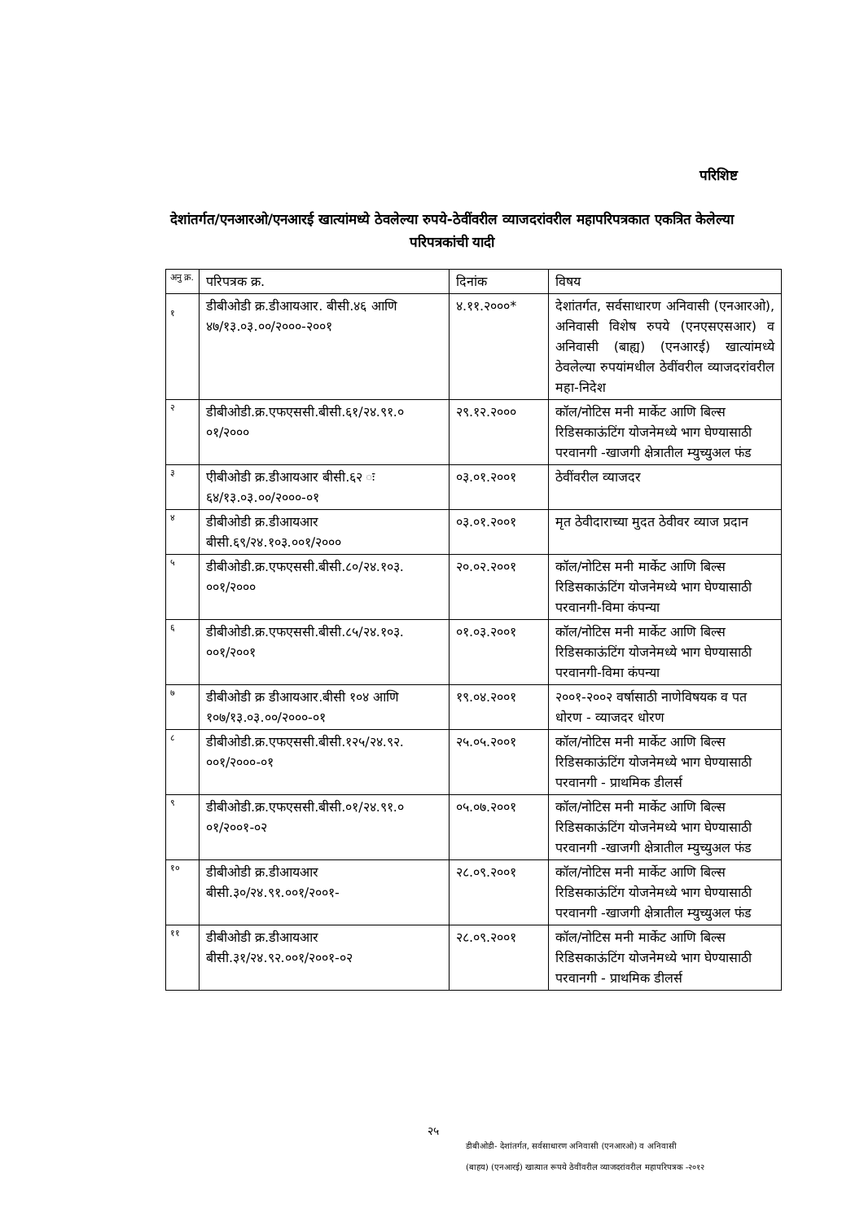परिशिष्ट
देशांतर्गत/एनआरओ/एनआरई खात्यांमध्ये ठेवलेल्या रुपये-ठेवींवरील व्याजदरांवरील महापरिपत्रकात एकत्रित केलेल्या परिपत्रकांची यादी
| अनु क्र. | परिपत्रक क्र. | दिनांक | विषय |
| १ | डीबीओडी क्र.डीआयआर. बीसी.४६ आणि ४७/१३.०३.००/२०००-२००१ | ४.११.२०००* | देशांतर्गत, सर्वसाधारण अनिवासी (एनआरओ), अनिवासी विशेष रुपये (एनएसएसआर) व अनिवासी (बाह्य) (एनआरई) खात्यांमध्ये ठेवलेल्या रुपयांमधील ठेवींवरील व्याजदरांवरील महा-निदेश |
| २ | डीबीओडी.क्र.एफएससी.बीसी.६१/२४.९१.० ०१/२००० | २९.१२.२००० | कॉल/नोटिस मनी मार्केट आणि बिल्स रिडिसकाऊंटिंग योजनेमध्ये भाग घेण्यासाठी परवानगी -खाजगी क्षेत्रातील म्युच्युअल फंड |
| ३ | एीबीओडी क्र.डीआयआर बीसी.६२ ः ६४/१३.०३.००/२०००-०१ | ०३.०१.२००१ | ठेवींवरील व्याजदर |
| ४ | डीबीओडी क्र.डीआयआर बीसी.६९/२४.१०३.००१/२००० | ०३.०१.२००१ | मृत ठेवीदाराच्या मुदत ठेवीवर व्याज प्रदान |
| ५ | डीबीओडी.क्र.एफएससी.बीसी.८०/२४.१०३. ००१/२००० | २०.०२.२००१ | कॉल/नोटिस मनी मार्केट आणि बिल्स रिडिसकाऊंटिंग योजनेमध्ये भाग घेण्यासाठी परवानगी-विमा कंपन्या |
| ६ | डीबीओडी.क्र.एफएससी.बीसी.८५/२४.१०३. ००१/२००१ | ०१.०३.२००१ | कॉल/नोटिस मनी मार्केट आणि बिल्स रिडिसकाऊंटिंग योजनेमध्ये भाग घेण्यासाठी परवानगी-विमा कंपन्या |
| ७ | डीबीओडी क्र डीआयआर.बीसी १०४ आणि १०७/१३.०३.००/२०००-०१ | १९.०४.२००१ | २००१-२००२ वर्षासाठी नाणेविषयक व पत धोरण - व्याजदर धोरण |
| ८ | डीबीओडी.क्र.एफएससी.बीसी.१२५/२४.९२. ००१/२०००-०१ | २५.०५.२००१ | कॉल/नोटिस मनी मार्केट आणि बिल्स रिडिसकाऊंटिंग योजनेमध्ये भाग घेण्यासाठी परवानगी - प्राथमिक डीलर्स |
| ९ | डीबीओडी.क्र.एफएससी.बीसी.०१/२४.९१.० ०१/२००१-०२ | ०५.०७.२००१ | कॉल/नोटिस मनी मार्केट आणि बिल्स रिडिसकाऊंटिंग योजनेमध्ये भाग घेण्यासाठी परवानगी -खाजगी क्षेत्रातील म्युच्युअल फंड |
| १० | डीबीओडी क्र.डीआयआर बीसी.३०/२४.९१.००१/२००१- | २८.०९.२००१ | कॉल/नोटिस मनी मार्केट आणि बिल्स रिडिसकाऊंटिंग योजनेमध्ये भाग घेण्यासाठी परवानगी -खाजगी क्षेत्रातील म्युच्युअल फंड |
| ११ | डीबीओडी क्र.डीआयआर बीसी.३१/२४.९२.००१/२००१-०२ | २८.०९.२००१ | कॉल/नोटिस मनी मार्केट आणि बिल्स रिडिसकाऊंटिंग योजनेमध्ये भाग घेण्यासाठी परवानगी - प्राथमिक डीलर्स |
२५
डीबीओडी- देशांतर्गत, सर्वसाधारण अनिवासी (एनआरओ) व अनिवासी
(बाहय) (एनआरई) खात्यात रूपये ठेवींवरील व्याजदरांवरील महापरिपत्रक -२०१२